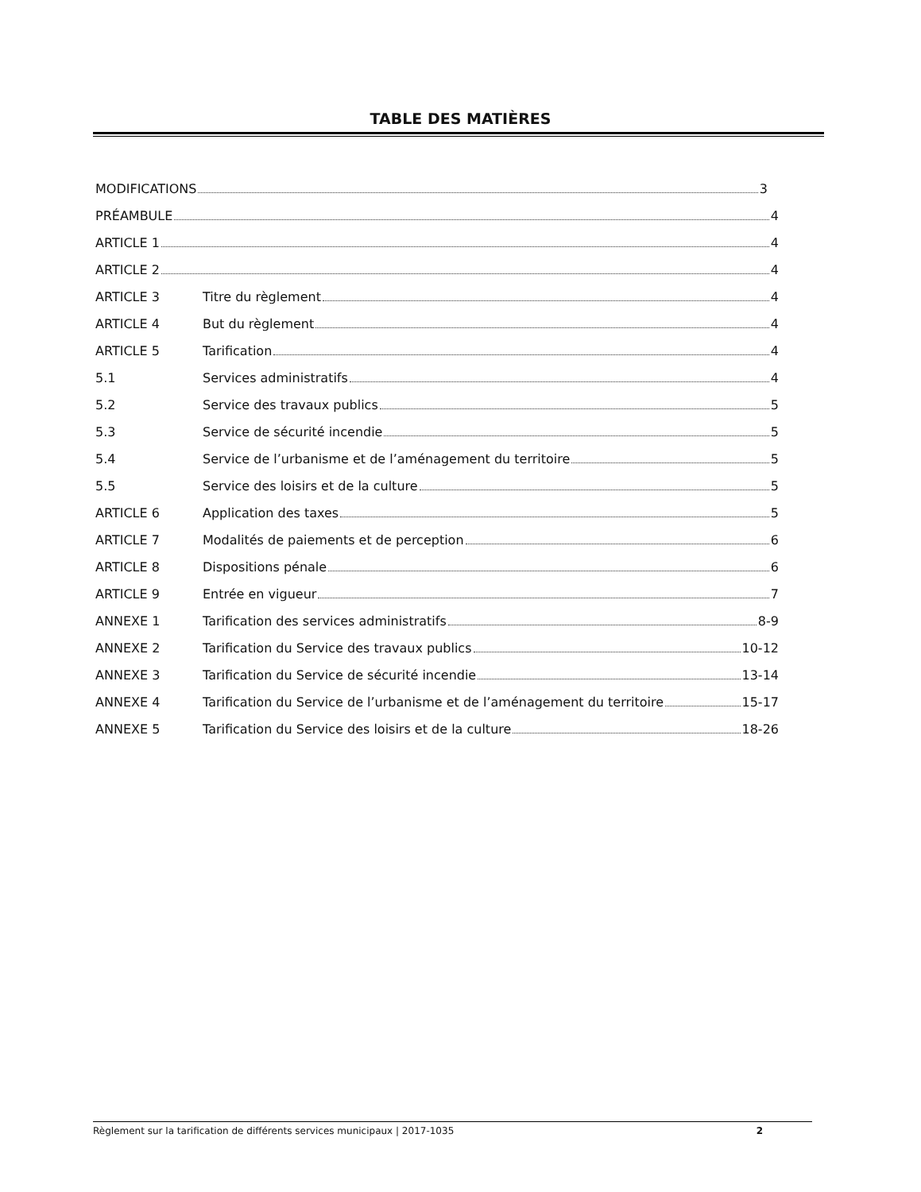TABLE DES MATIÈRES
MODIFICATIONS 3
PRÉAMBULE 4
ARTICLE 1 4
ARTICLE 2 4
ARTICLE 3 Titre du règlement 4
ARTICLE 4 But du règlement 4
ARTICLE 5 Tarification 4
5.1 Services administratifs 4
5.2 Service des travaux publics 5
5.3 Service de sécurité incendie 5
5.4 Service de l’urbanisme et de l’aménagement du territoire 5
5.5 Service des loisirs et de la culture 5
ARTICLE 6 Application des taxes 5
ARTICLE 7 Modalités de paiements et de perception 6
ARTICLE 8 Dispositions pénale 6
ARTICLE 9 Entrée en vigueur 7
ANNEXE 1 Tarification des services administratifs 8-9
ANNEXE 2 Tarification du Service des travaux publics 10-12
ANNEXE 3 Tarification du Service de sécurité incendie 13-14
ANNEXE 4 Tarification du Service de l’urbanisme et de l’aménagement du territoire 15-17
ANNEXE 5 Tarification du Service des loisirs et de la culture 18-26
Règlement sur la tarification de différents services municipaux | 2017-1035 2